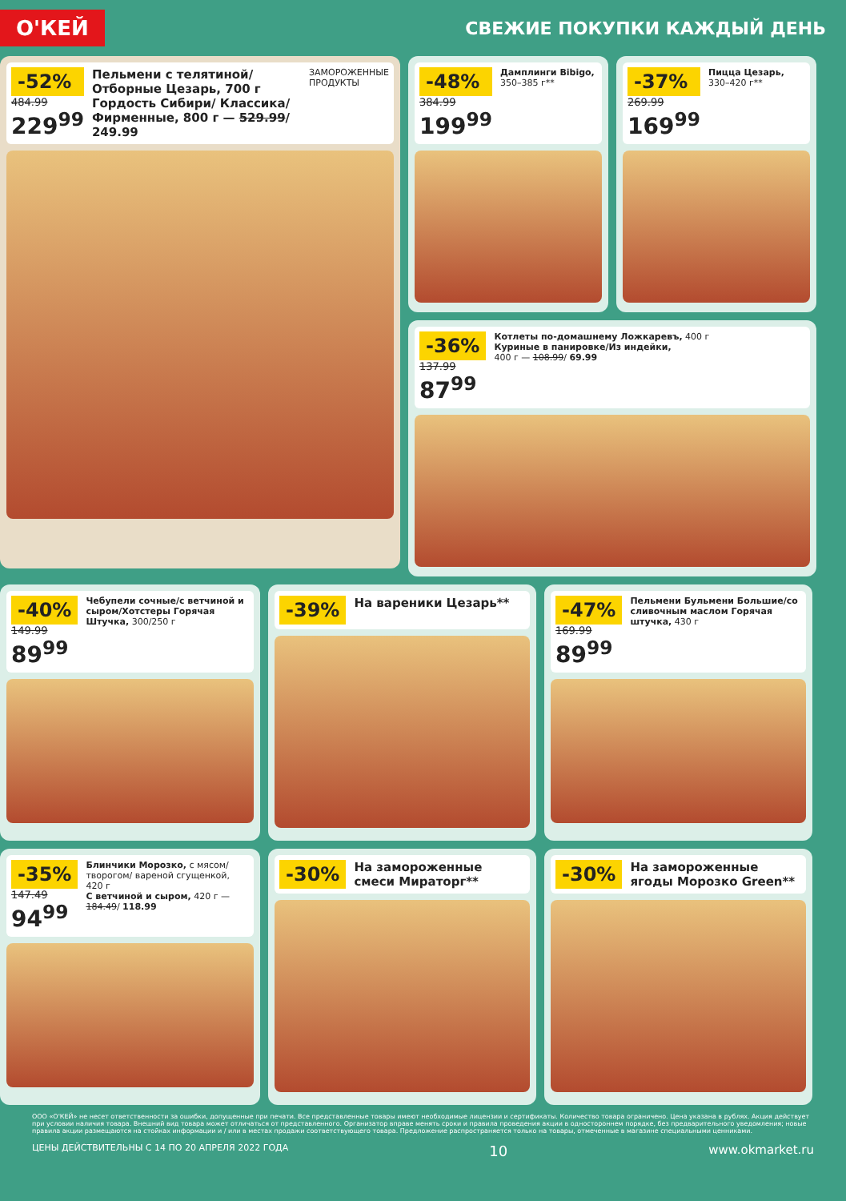О'КЕЙ
СВЕЖИЕ ПОКУПКИ КАЖДЫЙ ДЕНЬ
-52%
484.99
229<sup>99</sup>
Пельмени с телятиной/ Отборные Цезарь, 700 г Гордость Сибири/ Классика/Фирменные, 800 г — 529.99/ 249.99
ЗАМОРОЖЕННЫЕ ПРОДУКТЫ
-48%
384.99
199<sup>99</sup>
Дамплинги Bibigo, 350–385 г**
-37%
269.99
169<sup>99</sup>
Пицца Цезарь, 330–420 г**
-36%
137.99
87<sup>99</sup>
Котлеты по-домашнему Ложкаревъ, 400 г
Куриные в панировке/Из индейки,
400 г — 108.99/ 69.99
-40%
149.99
89<sup>99</sup>
Чебупели сочные/с ветчиной и сыром/Хотстеры Горячая Штучка, 300/250 г
-39%
На вареники Цезарь**
-47%
169.99
89<sup>99</sup>
Пельмени Бульмени Большие/со сливочным маслом Горячая штучка, 430 г
-35%
147.49
94<sup>99</sup>
Блинчики Морозко, с мясом/творогом/ вареной сгущенкой, 420 г
С ветчиной и сыром, 420 г — 184.49/ 118.99
-30%
На замороженные смеси Мираторг**
-30%
На замороженные ягоды Морозко Green**
ООО «О'КЕЙ» не несет ответственности за ошибки, допущенные при печати. Все представленные товары имеют необходимые лицензии и сертификаты. Количество товара ограничено. Цена указана в рублях. Акция действует при условии наличия товара. Внешний вид товара может отличаться от представленного. Организатор вправе менять сроки и правила проведения акции в одностороннем порядке, без предварительного уведомления; новые правила акции размещаются на стойках информации и / или в местах продажи соответствующего товара. Предложение распространяется только на товары, отмеченные в магазине специальными ценниками.
ЦЕНЫ ДЕЙСТВИТЕЛЬНЫ С 14 ПО 20 АПРЕЛЯ 2022 ГОДА 10 www.okmarket.ru